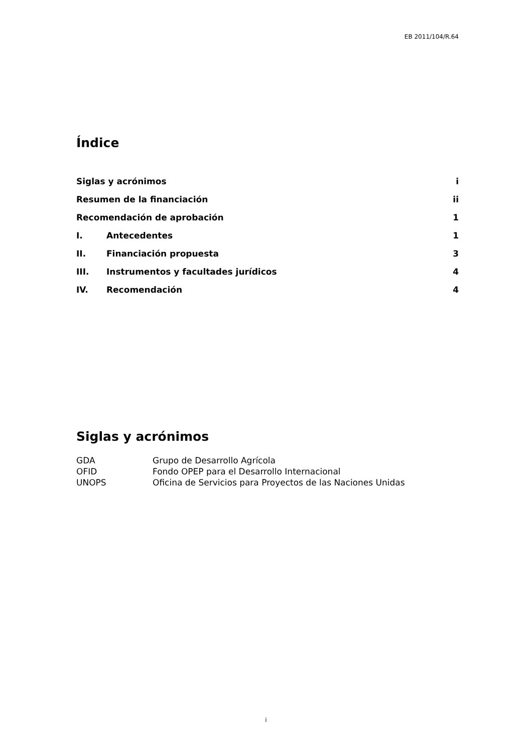EB 2011/104/R.64
Índice
Siglas y acrónimos i
Resumen de la financiación ii
Recomendación de aprobación 1
I. Antecedentes 1
II. Financiación propuesta 3
III. Instrumentos y facultades jurídicos 4
IV. Recomendación 4
Siglas y acrónimos
| GDA | Grupo de Desarrollo Agrícola |
| OFID | Fondo OPEP para el Desarrollo Internacional |
| UNOPS | Oficina de Servicios para Proyectos de las Naciones Unidas |
i